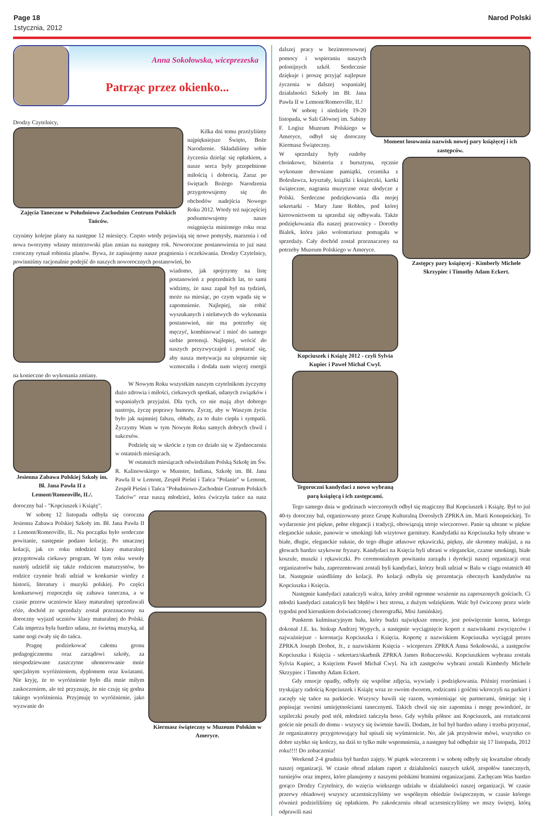Page 18
1stycznia, 2012
Narod Polski
Anna Sokołowska, wiceprezeska
Patrząc przez okienko...
Drodzy Czytelnicy,
Zajęcia Taneczne w Południowo Zachodnim Centrum Polskich Tańców.
Kilka dni temu przeżyliśmy najpiękniejsze Święto, Boże Narodzenie. Składaliśmy sobie życzenia dzieląc się opłatkiem, a nasze serca były przepełnione miłością i dobrocią. Zaraz po świętach Bożego Narodzenia przygotowujemy się do obchodów nadejścia Nowego Roku 2012. Wtedy też najczęściej podsumowujemy nasze osiągnięcia minionego roku oraz czynimy kolejne plany na następne 12 miesięcy. Często wtedy pojawiają się nowe pomysły, marzenia i od nowa tworzymy własny mistrzowski plan zmian na następny rok. Noworoczne postanowienia to już nasz coroczny rytuał robienia planów. Bywa, że zapisujemy nasze pragnienia i oczekiwania. Drodzy Czytelnicy, powinniśmy racjonalnie podejść do naszych noworocznych postanowień, bo
wiadomo, jak spojrzymy na listę postanowień z poprzednich lat, to sami widzimy, że nasz zapał był na tydzień, może na miesiąc, po czym wpada się w zapomnienie. Najlepiej, nie robić wyszukanych i niełatwych do wykonania postanowień, nie ma potrzeby się męczyć, kombinować i mieć do samego siebie pretensji. Najlepiej, wrócić do naszych przyzwyczajeń i postarać się, aby nasza motywacja na ulepszenie się wzmocniła i dodała nam więcej energii na konieczne do wykonania zmiany.
Jesienna Zabawa Polskiej Szkoły im. Bł. Jana Pawła II z Lemont/Romeoville, IL/.
W Nowym Roku wszystkim naszym czytelnikom życzymy dużo zdrowia i miłości, ciekawych spotkań, udanych związków i wspaniałych przyjaźni. Dla tych, co nie mają zbyt dobrego nastroju, życzę poprawy humoru. Życzę, aby w Waszym życiu było jak najmniej fałszu, obłudy, za to dużo ciepła i sympatii. Życzymy Wam w tym Nowym Roku samych dobrych chwil i sukcesów.
Podzielę się w skrócie z tym co działo się w Zjednoczeniu w ostatnich miesiącach.
W ostatnich miesiącach odwiedziłam Polską Szkołę im Św. R. Kalinowskiego w Munster, Indiana, Szkołę im. Bł. Jana Pawła II w Lemont, Zespół Pieśni i Tańca "Polanie" w Lemont, Zespół Pieśni i Tańca "Południowo-Zachodnie Centrum Polskich Tańców" oraz naszą młodzież, która ćwiczyła tańce na nasz doroczny bal - "Kopciuszek i Książę".
Kiermasz świąteczny w Muzeum Polskim w Ameryce.
W sobotę 12 listopada odbyła się coroczna Jesienna Zabawa Polskiej Szkoły im. Bł. Jana Pawła II z Lemont/Romeoville, IL. Na początku było serdeczne powitanie, następnie podano kolację. Po smacznej kolacji, jak co roku młodzież klasy maturalnej przygotowała ciekawy program. W tym roku wesoły nastrój udzielił się także rodzicom maturzystów, bo rodzice czynnie brali udział w konkursie wiedzy z historii, literatury i muzyki polskiej. Po części konkursowej rozpoczęła się zabawa taneczna, a w czasie przerw uczniowie klasy maturalnej sprzedawali róże, dochód ze sprzedaży został przeznaczony na doroczny wyjazd uczniów klasy maturalnej do Polski. Cała impreza była bardzo udana, ze świetną muzyką, aż same nogi rwały się do tańca.
Pragnę podziekować całemu gronu pedagogicznemu oraz zarządowi szkoły, za niespodziewane zaszczytne uhonorowanie mnie specjalnym wyróżnieniem, dyplomem oraz kwiatami. Nie kryję, że to wyróżnienie było dla mnie miłym zaskoczeniem, ale też przyznaję, że nie czuję się godna takiego wyróżnienia. Przyjmuję to wyróżnienie, jako wyzwanie do
Moment losowania nazwisk nowej pary książęcej i ich zastępców.
dalszej pracy w bezinteresownej pomocy i wspieraniu naszych polonijnych szkół. Serdecznie dziękuje i proszę przyjąć najlepsze życzenia w dalszej wspanialej działalności Szkoły im Bł. Jana Pawła II w Lemont/Romeoville, IL!
W sobotę i niedzielę 19-20 listopada, w Sali Głównej im. Sabiny F. Logisz Muzeum Polskiego w Ameryce, odbył się doroczny Kiermasz Świąteczny.
Zastępcy pary książęcej - Kimberly Michele Skrzypiec i Timothy Adam Eckert.
W sprzedaży były ozdoby choinkowe, biżuteria z bursztynu, ręcznie wykonane drewniane pamiątki, ceramika z Bolesławca, kryształy, książki i książeczki, kartki świąteczne, nagrania muzyczne oraz słodycze z Polski. Serdeczne podziękowania dla mojej sekretarki - Mary Jane Robles, pod której kierownictwem ta sprzedaż się odbywała. Także podziękowania dla naszej pracownicy - Dorothy Bialek, która jako wolontariusz pomagała w sprzedaży. Cały dochód został przeznaczony na potrzeby Muzeum Polskiego w Ameryce.
Kopciuszek i Książę 2012 - czyli Sylvia Kupiec i Paweł Michał Cwyl.
Tegoroczni kandydaci z nowo wybraną parą książęcą i ich zastępcami.
Tego samego dnia w godzinach wieczornych odbył się magiczny Bal Kopciuszek i Książę. Był to już 40-ty doroczny bal, organizowany przez Grupę Kulturalną Dorosłych ZPRKA im. Marii Konopnickiej. To wydarzenie jest piękne, pełne elegancji i tradycji, obowiązują stroje wieczorowe. Panie są ubrane w piękne eleganckie suknie, panowie w smokingi lub wizytowe garnitury. Kandydatki na Kopciuszka były ubrane w białe, długie, eleganckie suknie, do tego długie atłasowe rękawiczki, piękny, ale skromny makijaż, a na głowach bardzo szykowne fryzury. Kandydaci na Księcia byli ubrani w eleganckie, czarne smokingi, białe koszule, muszki i rękawiczki. Po ceremonialnym powitaniu zarządu i dyrekcji naszej organizacji oraz organizatorów balu, zaprezentowani zostali byli kandydaci, którzy brali udział w Balu w ciągu ostatnich 40 lat. Następnie usiedliśmy do kolacji. Po kolacji odbyła się prezentacja obecnych kandydatów na Kopciuszka i Księcia.
Następnie kandydaci zatańczyli walca, który zrobił ogromne wrażenie na zaproszonych gościach. Ci młodzi kandydaci zatańczyli bez błędów i bez stresu, z dużym wdziękiem. Walc był ćwiczony przez wiele tygodni pod kierunkiem doświadczonej choreografki, Misi Jamińskiej.
Punktem kulminacyjnym balu, który budzi największe emocje, jest poświęcenie koron, którego dokonał J.E. ks. biskup Andrzej Wypych, a następnie wyciągnięcie kopert z nazwiskami zwycięzców i najważniejsze - koronacja Kopciuszka i Księcia. Kopertę z nazwiskiem Kopciuszka wyciągał prezes ZPRKA Joseph Drobot, Jr., z nazwiskiem Księcia - wiceprezes ZPRKA Anna Sokołowski, a zastępców Kopciuszka i Księcia - sekretarz/skarbnik ZPRKA James Robaczewski. Kopciuszkiem wybrana została Sylvia Kupiec, a Księciem Paweł Michał Cwyl. Na ich zastępców wybrani zostali Kimberly Michele Skrzypiec i Timothy Adam Eckert.
Gdy emocje opadły, odbyły się wspólne zdjęcia, wywiady i podziękowania. Później roześmiani i tryskający radością Kopciuszek i Książę wraz ze swoim dworem, rodzicami i gośćmi wkroczyli na parkiet i zaczęły się tańce na parkiecie. Wszyscy bawili się razem, wymieniając się partnerami, śmiejąc się i popisując swoimi umiejętnościami tanecznymi. Takich chwil się nie zapomina i mogę powiedzieć, że szpileczki poszły pod stół, młodzież tańczyła boso. Gdy wybiła północ ani Kopciuszek, ani roztańczeni goście nie poszli do domu - wszyscy się świetnie bawili. Dodam, że bal był bardzo udany i trzeba przyznać, że organizatorzy przygotowujący bal spisali się wyśmienicie. No, ale jak przysłowie mówi, wszystko co dobre szybko się kończy, na dziś to tylko miłe wspomnienia, a następny bal odbędzie się 17 listopada, 2012 roku!!!! Do zobaczenia!
Weekend 2-4 grudnia był bardzo zajęty. W piątek wieczorem i w sobotę odbyły się kwartalne obrady naszej organizacji. W czasie obrad zdałam raport z działalności naszych szkół, zespołów tanecznych, turniejów oraz imprez, które planujemy z naszymi polskimi bratnimi organizacjami. Zachęcam Was bardzo gorąco Drodzy Czytelnicy, do wzięcia wiekszego udziału w działalności naszej organizacji. W czasie przerwy obiadowej wszyscy uczestniczyliśmy we wspólnym obiedzie świątecznym, w czasie którego również podzieliliśmy się opłatkiem. Po zakończeniu obrad uczestniczyliśmy we mszy świętej, którą odprawili nasi